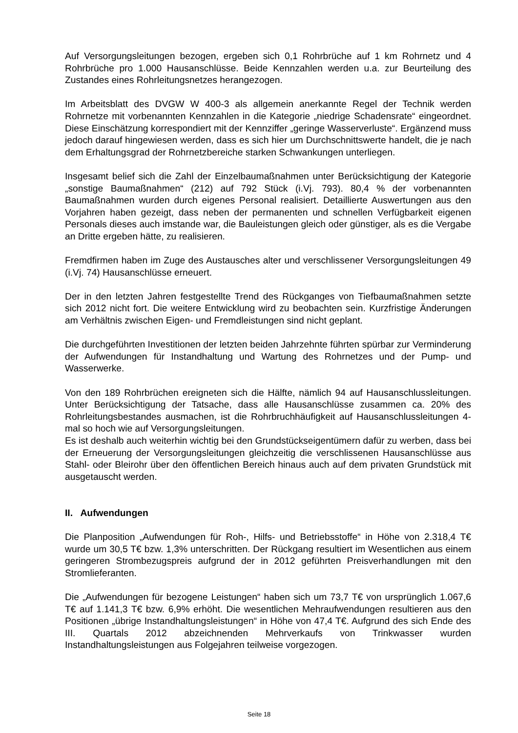Auf Versorgungsleitungen bezogen, ergeben sich 0,1 Rohrbrüche auf 1 km Rohrnetz und 4 Rohrbrüche pro 1.000 Hausanschlüsse. Beide Kennzahlen werden u.a. zur Beurteilung des Zustandes eines Rohrleitungsnetzes herangezogen.
Im Arbeitsblatt des DVGW W 400-3 als allgemein anerkannte Regel der Technik werden Rohrnetze mit vorbenannten Kennzahlen in die Kategorie „niedrige Schadensrate“ eingeordnet. Diese Einschätzung korrespondiert mit der Kennziffer „geringe Wasserverluste“. Ergänzend muss jedoch darauf hingewiesen werden, dass es sich hier um Durchschnittswerte handelt, die je nach dem Erhaltungsgrad der Rohrnetzbereiche starken Schwankungen unterliegen.
Insgesamt belief sich die Zahl der Einzelbaumaßnahmen unter Berücksichtigung der Kategorie „sonstige Baumaßnahmen“ (212) auf 792 Stück (i.Vj. 793). 80,4 % der vorbenannten Baumaßnahmen wurden durch eigenes Personal realisiert. Detaillierte Auswertungen aus den Vorjahren haben gezeigt, dass neben der permanenten und schnellen Verfügbarkeit eigenen Personals dieses auch imstande war, die Bauleistungen gleich oder günstiger, als es die Vergabe an Dritte ergeben hätte, zu realisieren.
Fremdfirmen haben im Zuge des Austausches alter und verschlissener Versorgungsleitungen 49 (i.Vj. 74) Hausanschlüsse erneuert.
Der in den letzten Jahren festgestellte Trend des Rückganges von Tiefbaumaßnahmen setzte sich 2012 nicht fort. Die weitere Entwicklung wird zu beobachten sein. Kurzfristige Änderungen am Verhältnis zwischen Eigen- und Fremdleistungen sind nicht geplant.
Die durchgeführten Investitionen der letzten beiden Jahrzehnte führten spürbar zur Verminderung der Aufwendungen für Instandhaltung und Wartung des Rohrnetzes und der Pump- und Wasserwerke.
Von den 189 Rohrbrüchen ereigneten sich die Hälfte, nämlich 94 auf Hausanschlussleitungen. Unter Berücksichtigung der Tatsache, dass alle Hausanschlüsse zusammen ca. 20% des Rohrleitungsbestandes ausmachen, ist die Rohrbruchhäufigkeit auf Hausanschlussleitungen 4-mal so hoch wie auf Versorgungsleitungen.
Es ist deshalb auch weiterhin wichtig bei den Grundstückseigentümern dafür zu werben, dass bei der Erneuerung der Versorgungsleitungen gleichzeitig die verschlissenen Hausanschlüsse aus Stahl- oder Bleirohr über den öffentlichen Bereich hinaus auch auf dem privaten Grundstück mit ausgetauscht werden.
II. Aufwendungen
Die Planposition „Aufwendungen für Roh-, Hilfs- und Betriebsstoffe“ in Höhe von 2.318,4 T€ wurde um 30,5 T€ bzw. 1,3% unterschritten. Der Rückgang resultiert im Wesentlichen aus einem geringeren Strombezugspreis aufgrund der in 2012 geführten Preisverhandlungen mit den Stromlieferanten.
Die „Aufwendungen für bezogene Leistungen“ haben sich um 73,7 T€ von ursprünglich 1.067,6 T€ auf 1.141,3 T€ bzw. 6,9% erhöht. Die wesentlichen Mehraufwendungen resultieren aus den Positionen „übrige Instandhaltungsleistungen“ in Höhe von 47,4 T€. Aufgrund des sich Ende des III. Quartals 2012 abzeichnenden Mehrverkaufs von Trinkwasser wurden Instandhaltungsleistungen aus Folgejahren teilweise vorgezogen.
Seite 18